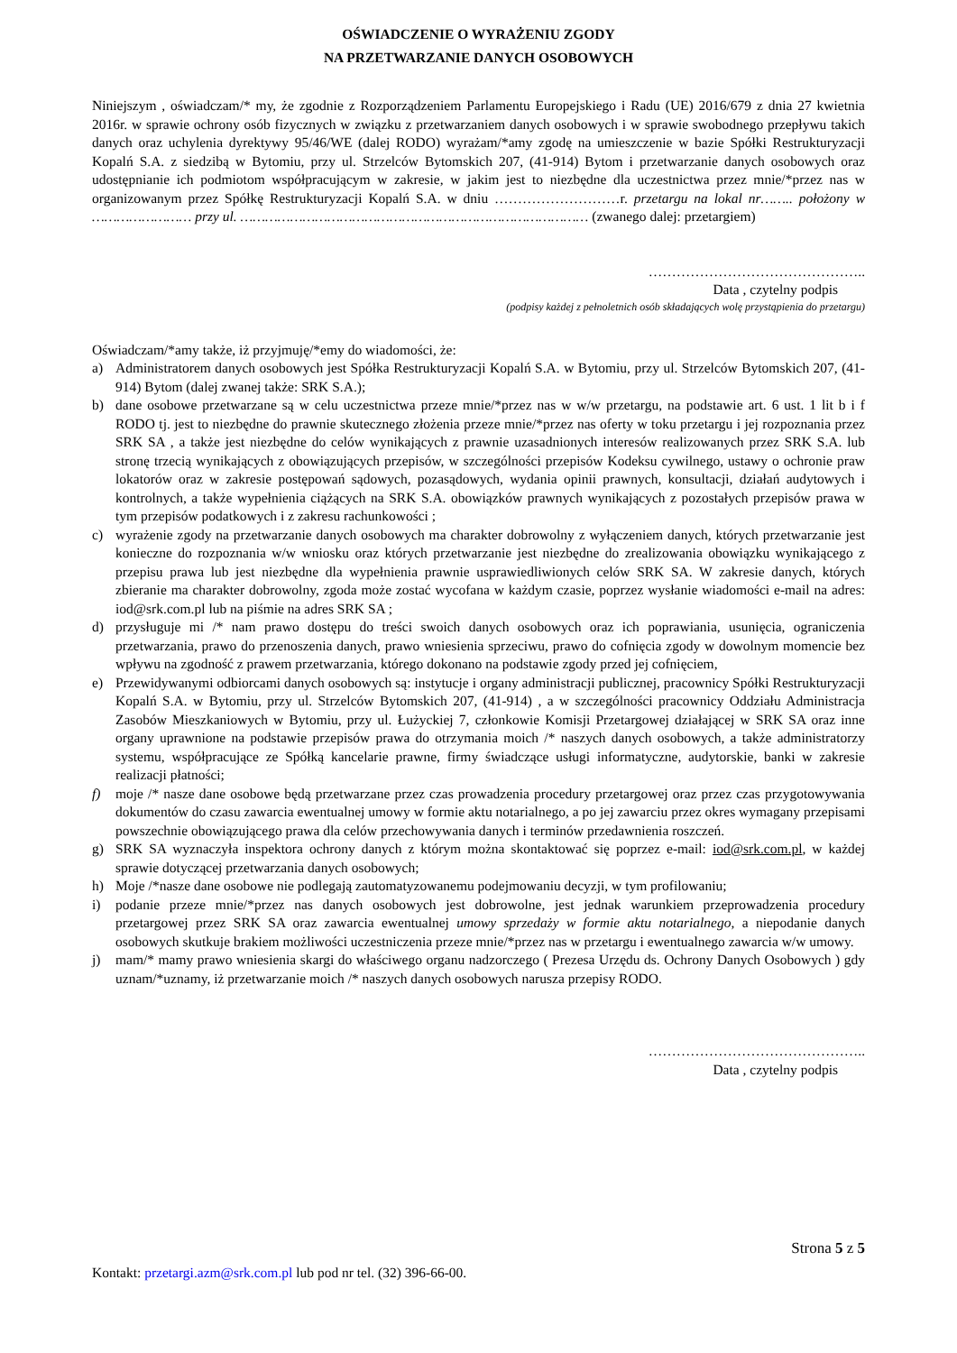OŚWIADCZENIE O WYRAŻENIU ZGODY
NA PRZETWARZANIE DANYCH OSOBOWYCH
Niniejszym , oświadczam/* my, że zgodnie z Rozporządzeniem Parlamentu Europejskiego i Radu (UE) 2016/679 z dnia 27 kwietnia 2016r. w sprawie ochrony osób fizycznych w związku z przetwarzaniem danych osobowych i w sprawie swobodnego przepływu takich danych oraz uchylenia dyrektywy 95/46/WE (dalej RODO) wyrażam/*amy zgodę na umieszczenie w bazie Spółki Restrukturyzacji Kopalń S.A. z siedzibą w Bytomiu, przy ul. Strzelców Bytomskich 207, (41-914) Bytom i przetwarzanie danych osobowych oraz udostępnianie ich podmiotom współpracującym w zakresie, w jakim jest to niezbędne dla uczestnictwa przez mnie/*przez nas w organizowanym przez Spółkę Restrukturyzacji Kopalń S.A. w dniu ………………………r. przetargu na lokal nr…….. położony w …………………… przy ul. ………………………………………………………………………… (zwanego dalej: przetargiem)
………………………………………..
Data , czytelny podpis
(podpisy każdej z pełnoletnich osób składających wolę przystąpienia do przetargu)
Oświadczam/*amy także, iż przyjmuję/*emy do wiadomości, że:
a) Administratorem danych osobowych jest Spółka Restrukturyzacji Kopalń S.A. w Bytomiu, przy ul. Strzelców Bytomskich 207, (41-914) Bytom (dalej zwanej także: SRK S.A.);
b) dane osobowe przetwarzane są w celu uczestnictwa przeze mnie/*przez nas w w/w przetargu, na podstawie art. 6 ust. 1 lit b i f RODO tj. jest to niezbędne do prawnie skutecznego złożenia przeze mnie/*przez nas oferty w toku przetargu i jej rozpoznania przez SRK SA , a także jest niezbędne do celów wynikających z prawnie uzasadnionych interesów realizowanych przez SRK S.A. lub stronę trzecią wynikających z obowiązujących przepisów, w szczególności przepisów Kodeksu cywilnego, ustawy o ochronie praw lokatorów oraz w zakresie postępowań sądowych, pozasądowych, wydania opinii prawnych, konsultacji, działań audytowych i kontrolnych, a także wypełnienia ciążących na SRK S.A. obowiązków prawnych wynikających z pozostałych przepisów prawa w tym przepisów podatkowych i z zakresu rachunkowości ;
c) wyrażenie zgody na przetwarzanie danych osobowych ma charakter dobrowolny z wyłączeniem danych, których przetwarzanie jest konieczne do rozpoznania w/w wniosku oraz których przetwarzanie jest niezbędne do zrealizowania obowiązku wynikającego z przepisu prawa lub jest niezbędne dla wypełnienia prawnie usprawiedliwionych celów SRK SA. W zakresie danych, których zbieranie ma charakter dobrowolny, zgoda może zostać wycofana w każdym czasie, poprzez wysłanie wiadomości e-mail na adres: iod@srk.com.pl lub na piśmie na adres SRK SA ;
d) przysługuje mi /* nam prawo dostępu do treści swoich danych osobowych oraz ich poprawiania, usunięcia, ograniczenia przetwarzania, prawo do przenoszenia danych, prawo wniesienia sprzeciwu, prawo do cofnięcia zgody w dowolnym momencie bez wpływu na zgodność z prawem przetwarzania, którego dokonano na podstawie zgody przed jej cofnięciem,
e) Przewidywanymi odbiorcami danych osobowych są: instytucje i organy administracji publicznej, pracownicy Spółki Restrukturyzacji Kopalń S.A. w Bytomiu, przy ul. Strzelców Bytomskich 207, (41-914) , a w szczególności pracownicy Oddziału Administracja Zasobów Mieszkaniowych w Bytomiu, przy ul. Łużyckiej 7, członkowie Komisji Przetargowej działającej w SRK SA oraz inne organy uprawnione na podstawie przepisów prawa do otrzymania moich /* naszych danych osobowych, a także administratorzy systemu, współpracujące ze Spółką kancelarie prawne, firmy świadczące usługi informatyczne, audytorskie, banki w zakresie realizacji płatności;
f) moje /* nasze dane osobowe będą przetwarzane przez czas prowadzenia procedury przetargowej oraz przez czas przygotowywania dokumentów do czasu zawarcia ewentualnej umowy w formie aktu notarialnego, a po jej zawarciu przez okres wymagany przepisami powszechnie obowiązującego prawa dla celów przechowywania danych i terminów przedawnienia roszczeń.
g) SRK SA wyznaczyła inspektora ochrony danych z którym można skontaktować się poprzez e-mail: iod@srk.com.pl, w każdej sprawie dotyczącej przetwarzania danych osobowych;
h) Moje /*nasze dane osobowe nie podlegają zautomatyzowanemu podejmowaniu decyzji, w tym profilowaniu;
i) podanie przeze mnie/*przez nas danych osobowych jest dobrowolne, jest jednak warunkiem przeprowadzenia procedury przetargowej przez SRK SA oraz zawarcia ewentualnej umowy sprzedaży w formie aktu notarialnego, a niepodanie danych osobowych skutkuje brakiem możliwości uczestniczenia przeze mnie/*przez nas w przetargu i ewentualnego zawarcia w/w umowy.
j) mam/* mamy prawo wniesienia skargi do właściwego organu nadzorczego ( Prezesa Urzędu ds. Ochrony Danych Osobowych ) gdy uznam/*uznamy, iż przetwarzanie moich /* naszych danych osobowych narusza przepisy RODO.
………………………………………..
Data , czytelny podpis
Strona 5 z 5
Kontakt: przetargi.azm@srk.com.pl lub pod nr tel. (32) 396-66-00.